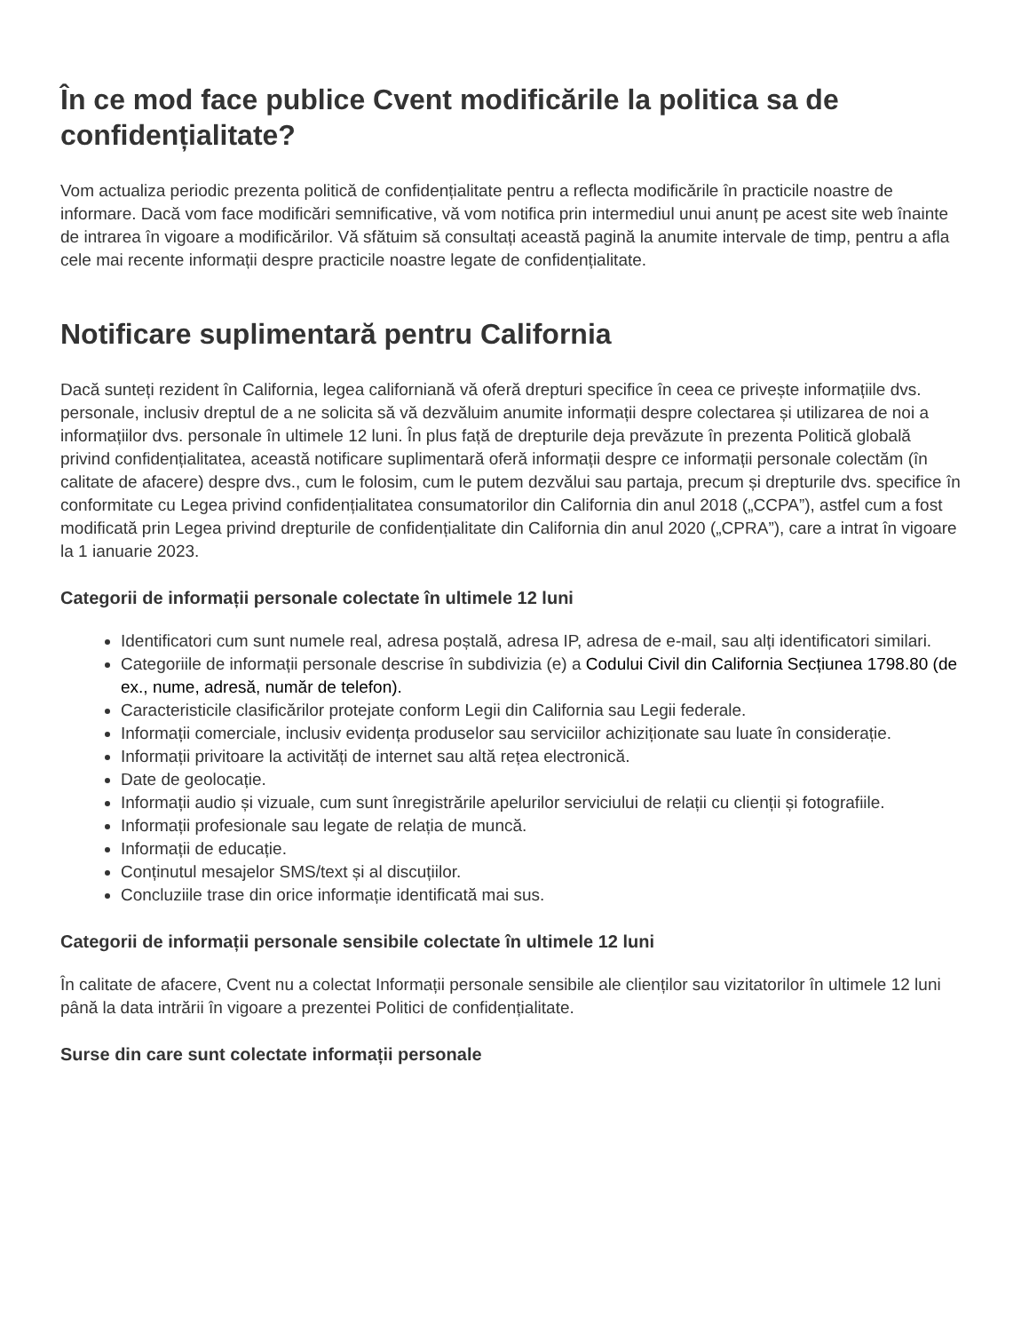În ce mod face publice Cvent modificările la politica sa de confidențialitate?
Vom actualiza periodic prezenta politică de confidențialitate pentru a reflecta modificările în practicile noastre de informare. Dacă vom face modificări semnificative, vă vom notifica prin intermediul unui anunț pe acest site web înainte de intrarea în vigoare a modificărilor. Vă sfătuim să consultați această pagină la anumite intervale de timp, pentru a afla cele mai recente informații despre practicile noastre legate de confidențialitate.
Notificare suplimentară pentru California
Dacă sunteți rezident în California, legea californiană vă oferă drepturi specifice în ceea ce privește informațiile dvs. personale, inclusiv dreptul de a ne solicita să vă dezvăluim anumite informații despre colectarea și utilizarea de noi a informațiilor dvs. personale în ultimele 12 luni. În plus față de drepturile deja prevăzute în prezenta Politică globală privind confidențialitatea, această notificare suplimentară oferă informații despre ce informații personale colectăm (în calitate de afacere) despre dvs., cum le folosim, cum le putem dezvălui sau partaja, precum și drepturile dvs. specifice în conformitate cu Legea privind confidențialitatea consumatorilor din California din anul 2018 („CCPA”), astfel cum a fost modificată prin Legea privind drepturile de confidențialitate din California din anul 2020 („CPRA”), care a intrat în vigoare la 1 ianuarie 2023.
Categorii de informații personale colectate în ultimele 12 luni
Identificatori cum sunt numele real, adresa poștală, adresa IP, adresa de e-mail, sau alți identificatori similari.
Categoriile de informații personale descrise în subdivizia (e) a Codului Civil din California Secțiunea 1798.80 (de ex., nume, adresă, număr de telefon).
Caracteristicile clasificărilor protejate conform Legii din California sau Legii federale.
Informații comerciale, inclusiv evidența produselor sau serviciilor achiziționate sau luate în considerație.
Informații privitoare la activități de internet sau altă rețea electronică.
Date de geolocație.
Informații audio și vizuale, cum sunt înregistrările apelurilor serviciului de relații cu clienții și fotografiile.
Informații profesionale sau legate de relația de muncă.
Informații de educație.
Conținutul mesajelor SMS/text și al discuțiilor.
Concluziile trase din orice informație identificată mai sus.
Categorii de informații personale sensibile colectate în ultimele 12 luni
În calitate de afacere, Cvent nu a colectat Informații personale sensibile ale clienților sau vizitatorilor în ultimele 12 luni până la data intrării în vigoare a prezentei Politici de confidențialitate.
Surse din care sunt colectate informații personale